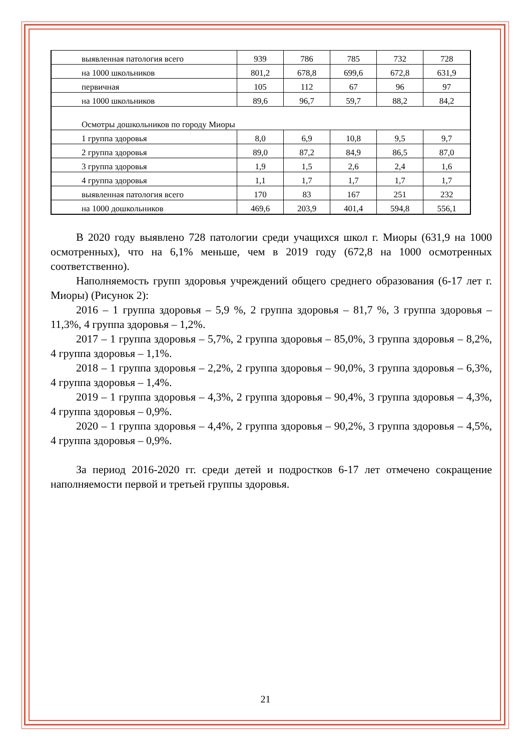| выявленная патология всего | 939 | 786 | 785 | 732 | 728 |
| на 1000 школьников | 801,2 | 678,8 | 699,6 | 672,8 | 631,9 |
| первичная | 105 | 112 | 67 | 96 | 97 |
| на 1000 школьников | 89,6 | 96,7 | 59,7 | 88,2 | 84,2 |
| Осмотры дошкольников по городу Миоры | | | | | |
| 1 группа здоровья | 8,0 | 6,9 | 10,8 | 9,5 | 9,7 |
| 2 группа здоровья | 89,0 | 87,2 | 84,9 | 86,5 | 87,0 |
| 3 группа здоровья | 1,9 | 1,5 | 2,6 | 2,4 | 1,6 |
| 4 группа здоровья | 1,1 | 1,7 | 1,7 | 1,7 | 1,7 |
| выявленная патология всего | 170 | 83 | 167 | 251 | 232 |
| на 1000 дошкольников | 469,6 | 203,9 | 401,4 | 594,8 | 556,1 |
В 2020 году выявлено 728 патологии среди учащихся школ г. Миоры (631,9 на 1000 осмотренных), что на 6,1% меньше, чем в 2019 году (672,8 на 1000 осмотренных соответственно).
Наполняемость групп здоровья учреждений общего среднего образования (6-17 лет г. Миоры) (Рисунок 2):
2016 – 1 группа здоровья – 5,9 %, 2 группа здоровья – 81,7 %, 3 группа здоровья – 11,3%, 4 группа здоровья – 1,2%.
2017 – 1 группа здоровья – 5,7%, 2 группа здоровья – 85,0%, 3 группа здоровья – 8,2%, 4 группа здоровья – 1,1%.
2018 – 1 группа здоровья – 2,2%, 2 группа здоровья – 90,0%, 3 группа здоровья – 6,3%, 4 группа здоровья – 1,4%.
2019 – 1 группа здоровья – 4,3%, 2 группа здоровья – 90,4%, 3 группа здоровья – 4,3%, 4 группа здоровья – 0,9%.
2020 – 1 группа здоровья – 4,4%, 2 группа здоровья – 90,2%, 3 группа здоровья – 4,5%, 4 группа здоровья – 0,9%.
За период 2016-2020 гг. среди детей и подростков 6-17 лет отмечено сокращение наполняемости первой и третьей группы здоровья.
21